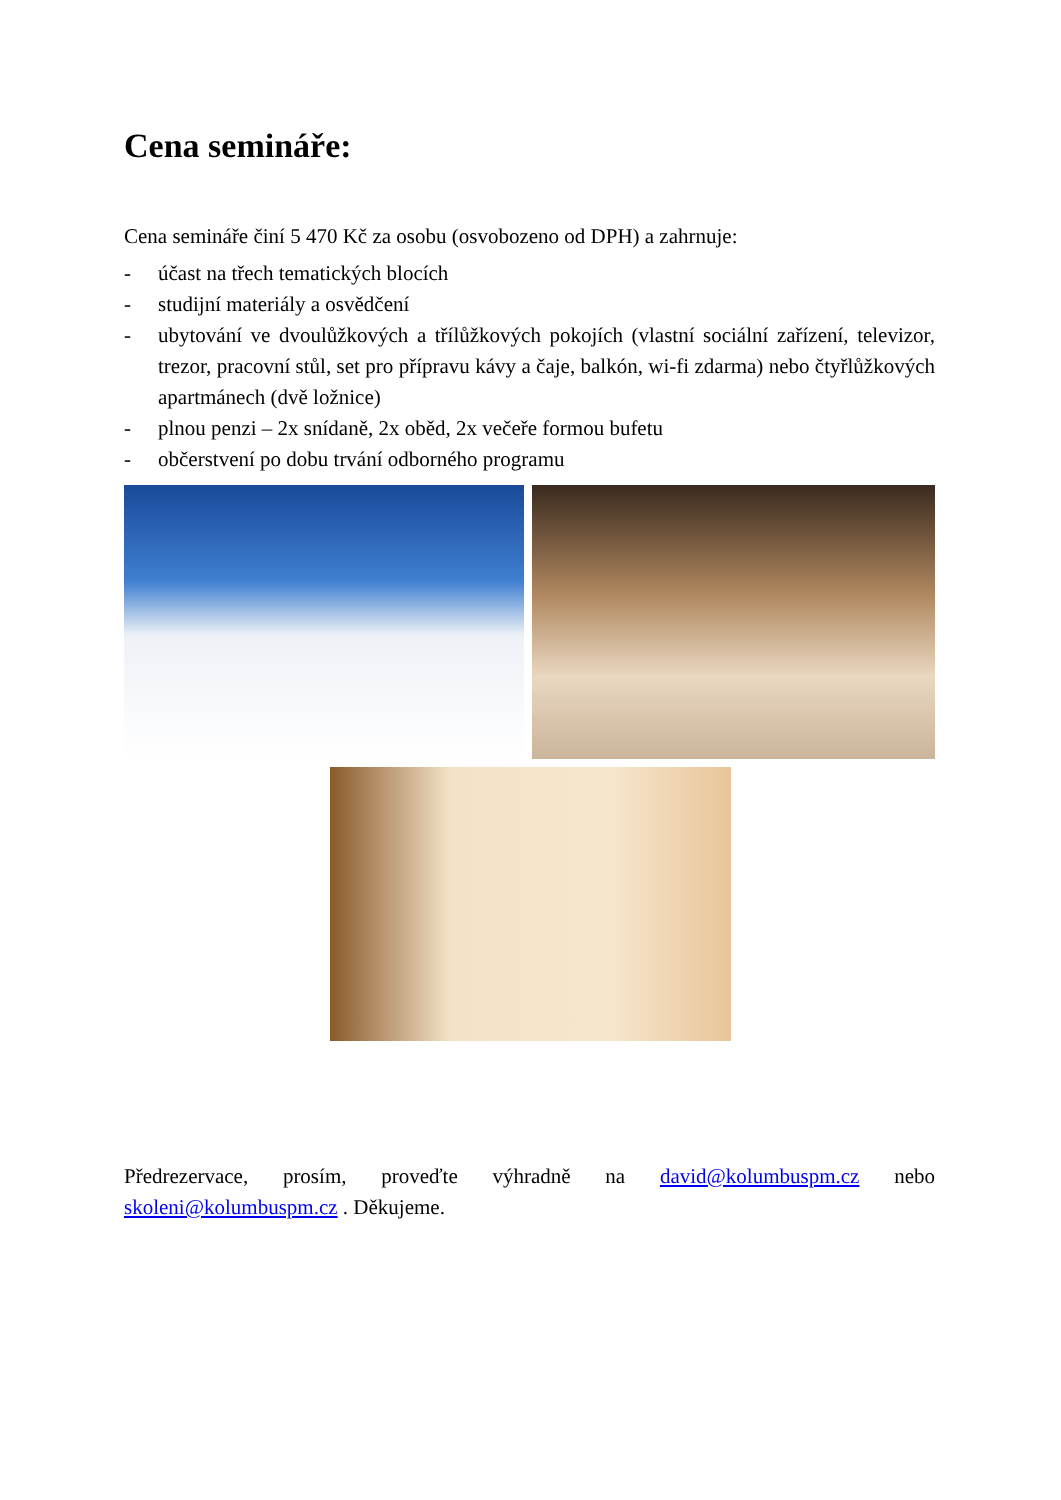Cena semináře:
Cena semináře činí 5 470 Kč za osobu (osvobozeno od DPH) a zahrnuje:
- účast na třech tematických blocích
- studijní materiály a osvědčení
- ubytování ve dvoulůžkových a třílůžkových pokojích (vlastní sociální zařízení, televizor, trezor, pracovní stůl, set pro přípravu kávy a čaje, balkón, wi-fi zdarma) nebo čtyřlůžkových apartmánech (dvě ložnice)
- plnou penzi – 2x snídaně, 2x oběd, 2x večeře formou bufetu
- občerstvení po dobu trvání odborného programu
Předrezervace, prosím, proveďte výhradně na david@kolumbuspm.cz nebo skoleni@kolumbuspm.cz . Děkujeme.